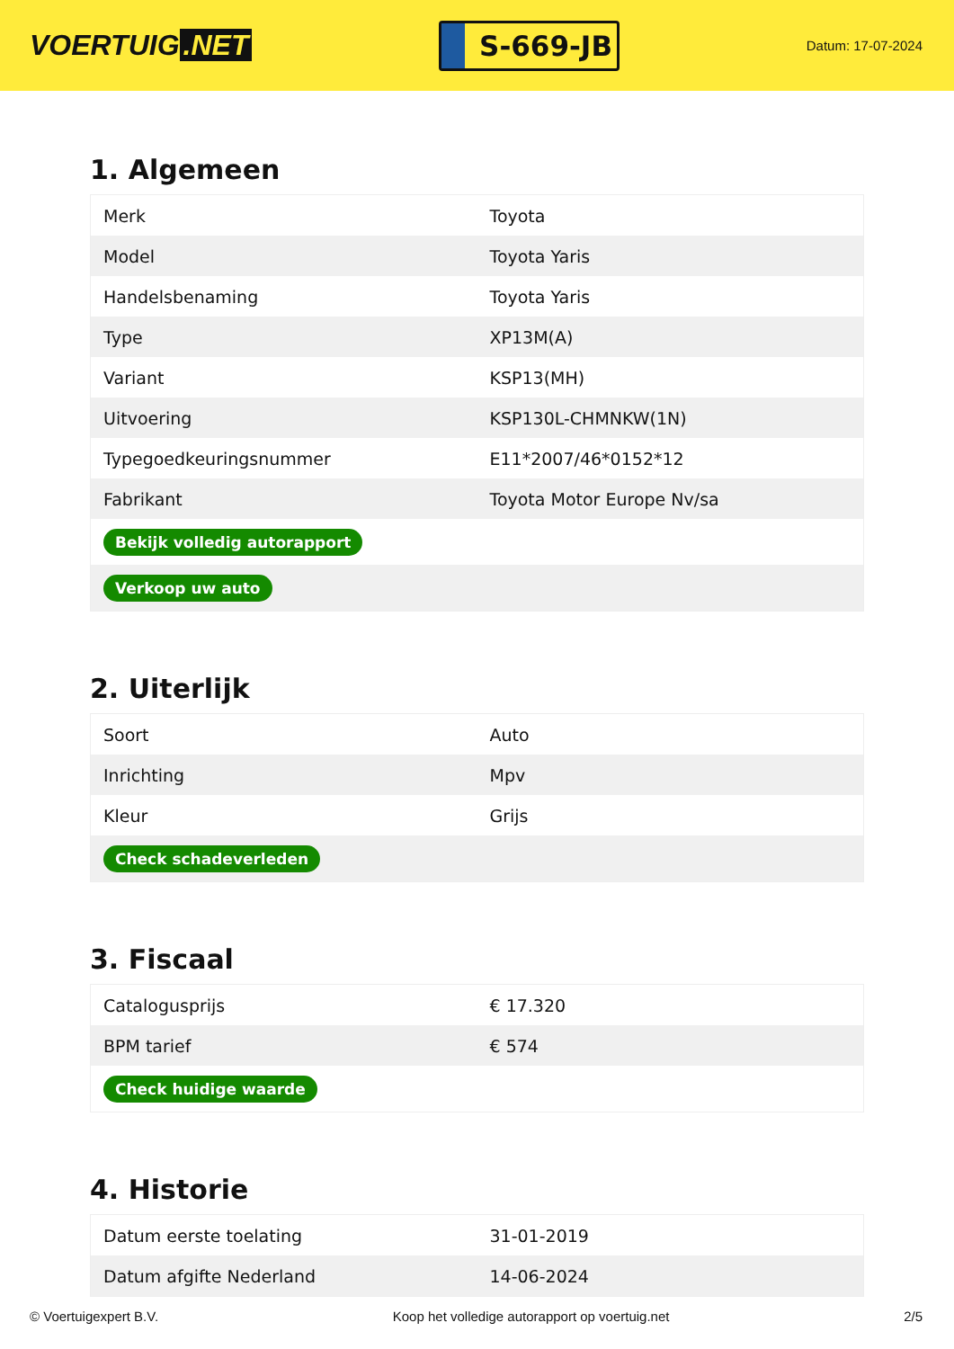VOERTUIG.NET
S-669-JB
Datum: 17-07-2024
1. Algemeen
| Merk | Toyota |
| Model | Toyota Yaris |
| Handelsbenaming | Toyota Yaris |
| Type | XP13M(A) |
| Variant | KSP13(MH) |
| Uitvoering | KSP130L-CHMNKW(1N) |
| Typegoedkeuringsnummer | E11*2007/46*0152*12 |
| Fabrikant | Toyota Motor Europe Nv/sa |
| Bekijk volledig autorapport | |
| Verkoop uw auto | |
2. Uiterlijk
| Soort | Auto |
| Inrichting | Mpv |
| Kleur | Grijs |
| Check schadeverleden | |
3. Fiscaal
| Catalogusprijs | € 17.320 |
| BPM tarief | € 574 |
| Check huidige waarde | |
4. Historie
| Datum eerste toelating | 31-01-2019 |
| Datum afgifte Nederland | 14-06-2024 |
© Voertuigexpert B.V. Koop het volledige autorapport op voertuig.net 2/5